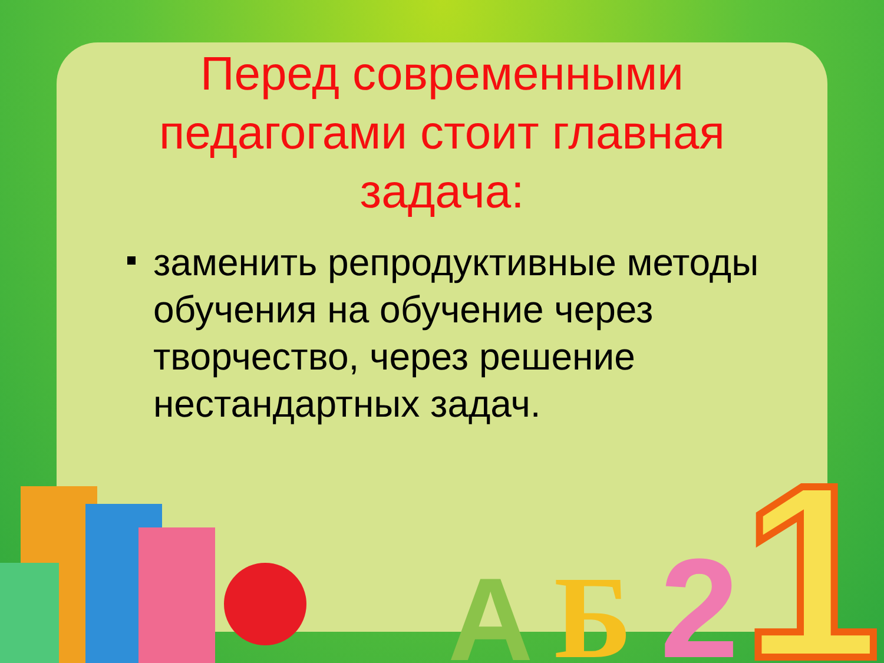Перед современными педагогами стоит главная задача:
заменить репродуктивные методы обучения на обучение через творчество, через решение нестандартных задач.
A
Б
2
1